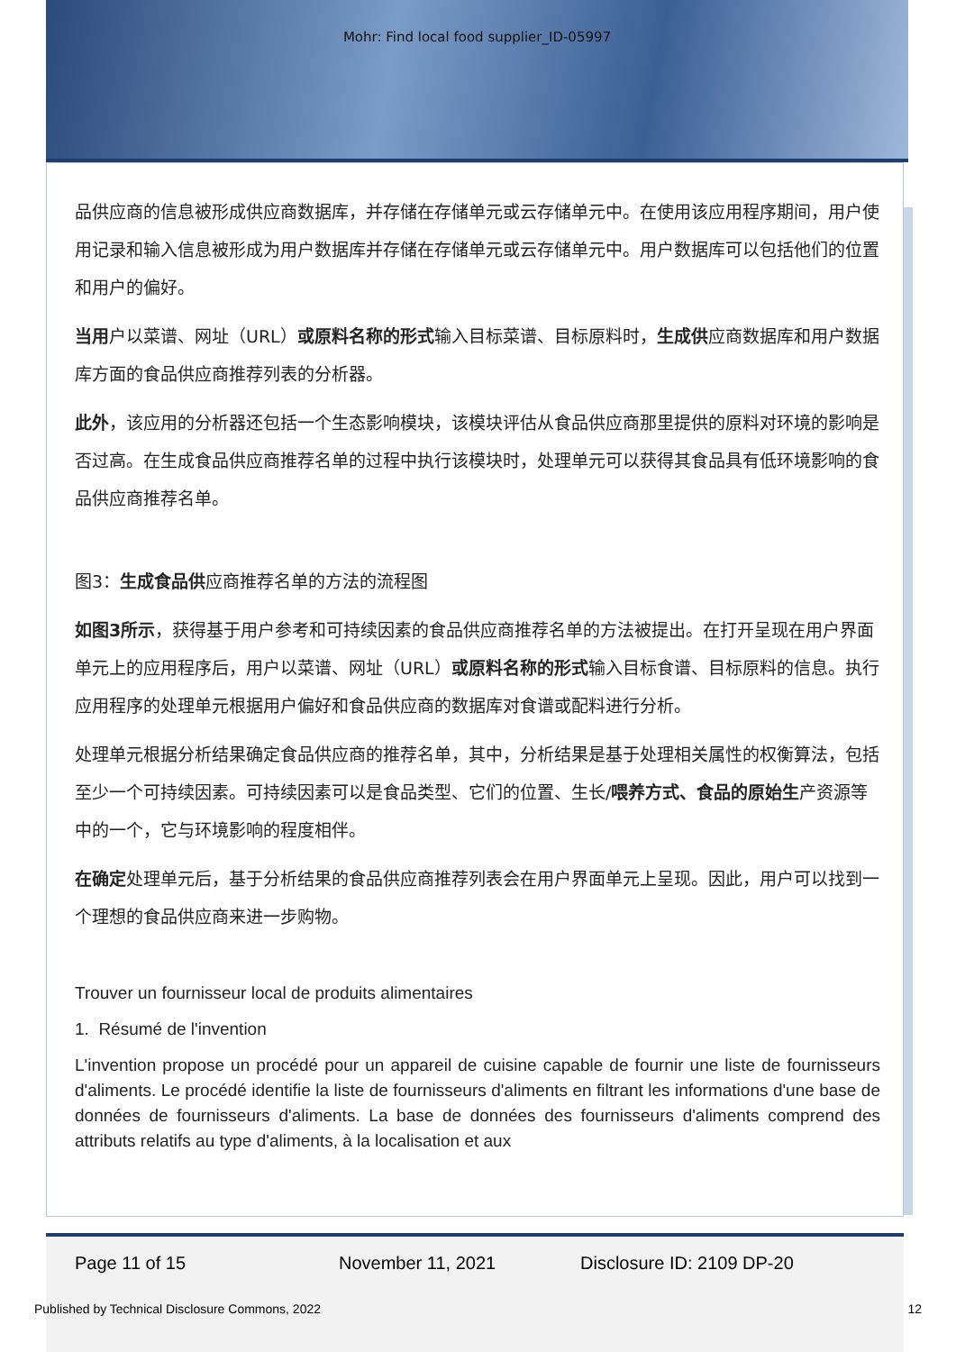Mohr: Find local food supplier_ID-05997
品供应商的信息被形成供应商数据库，并存储在存储单元或云存储单元中。在使用该应用程序期间，用户使用记录和输入信息被形成为用户数据库并存储在存储单元或云存储单元中。用户数据库可以包括他们的位置和用户的偏好。
当用户以菜谱、网址（URL）或原料名称的形式输入目标菜谱、目标原料时，生成供应商数据库和用户数据库方面的食品供应商推荐列表的分析器。
此外，该应用的分析器还包括一个生态影响模块，该模块评估从食品供应商那里提供的原料对环境的影响是否过高。在生成食品供应商推荐名单的过程中执行该模块时，处理单元可以获得其食品具有低环境影响的食品供应商推荐名单。
图3：生成食品供应商推荐名单的方法的流程图
如图3所示，获得基于用户参考和可持续因素的食品供应商推荐名单的方法被提出。在打开呈现在用户界面单元上的应用程序后，用户以菜谱、网址（URL）或原料名称的形式输入目标食谱、目标原料的信息。执行应用程序的处理单元根据用户偏好和食品供应商的数据库对食谱或配料进行分析。
处理单元根据分析结果确定食品供应商的推荐名单，其中，分析结果是基于处理相关属性的权衡算法，包括至少一个可持续因素。可持续因素可以是食品类型、它们的位置、生长/喂养方式、食品的原始生产资源等中的一个，它与环境影响的程度相伴。
在确定处理单元后，基于分析结果的食品供应商推荐列表会在用户界面单元上呈现。因此，用户可以找到一个理想的食品供应商来进一步购物。
Trouver un fournisseur local de produits alimentaires
1. Résumé de l'invention
L'invention propose un procédé pour un appareil de cuisine capable de fournir une liste de fournisseurs d'aliments. Le procédé identifie la liste de fournisseurs d'aliments en filtrant les informations d'une base de données de fournisseurs d'aliments. La base de données des fournisseurs d'aliments comprend des attributs relatifs au type d'aliments, à la localisation et aux
Page 11 of 15 November 11, 2021 Disclosure ID: 2109 DP-20
Published by Technical Disclosure Commons, 2022 12